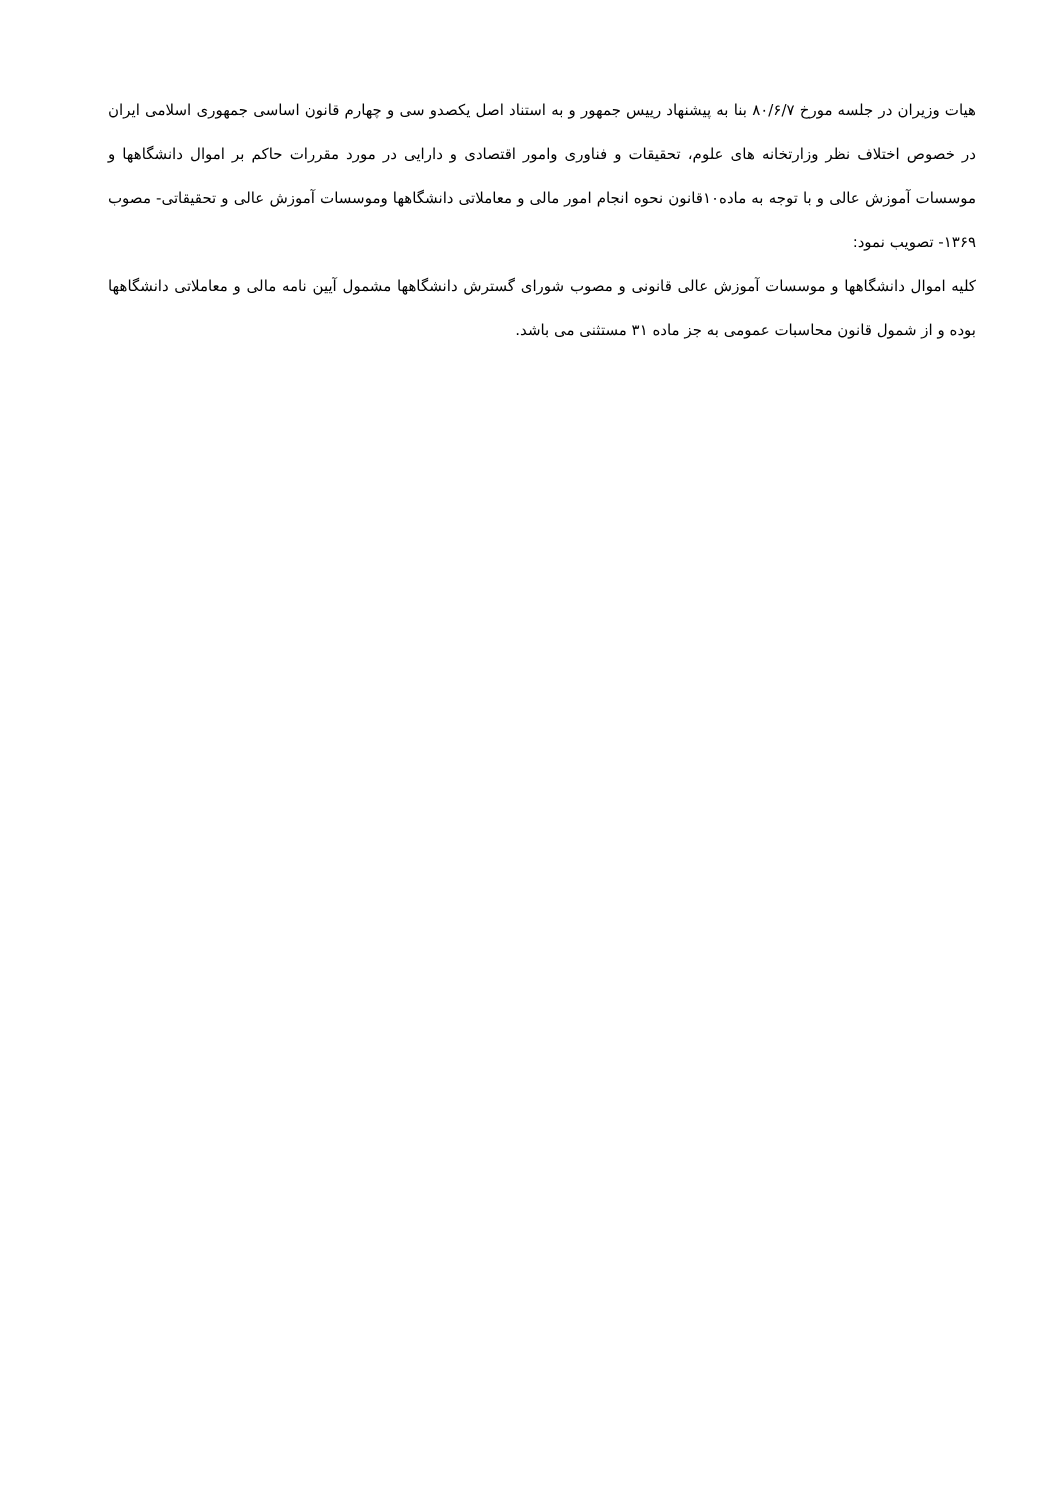هیات وزیران در جلسه مورخ ۸۰/۶/۷ بنا به پیشنهاد رییس جمهور و به استناد اصل یکصدو سی و چهارم قانون اساسی جمهوری اسلامی ایران در خصوص اختلاف نظر وزارتخانه های علوم، تحقیقات و فناوری وامور اقتصادی و دارایی در مورد مقررات حاکم بر اموال دانشگاهها و موسسات آموزش عالی و با توجه به ماده۱۰قانون نحوه انجام امور مالی و معاملاتی دانشگاهها وموسسات آموزش عالی و تحقیقاتی- مصوب ۱۳۶۹- تصویب نمود:
کلیه اموال دانشگاهها و موسسات آموزش عالی قانونی و مصوب شورای گسترش دانشگاهها مشمول آیین نامه مالی و معاملاتی دانشگاهها بوده و از شمول قانون محاسبات عمومی به جز ماده ۳۱ مستثنی می باشد.